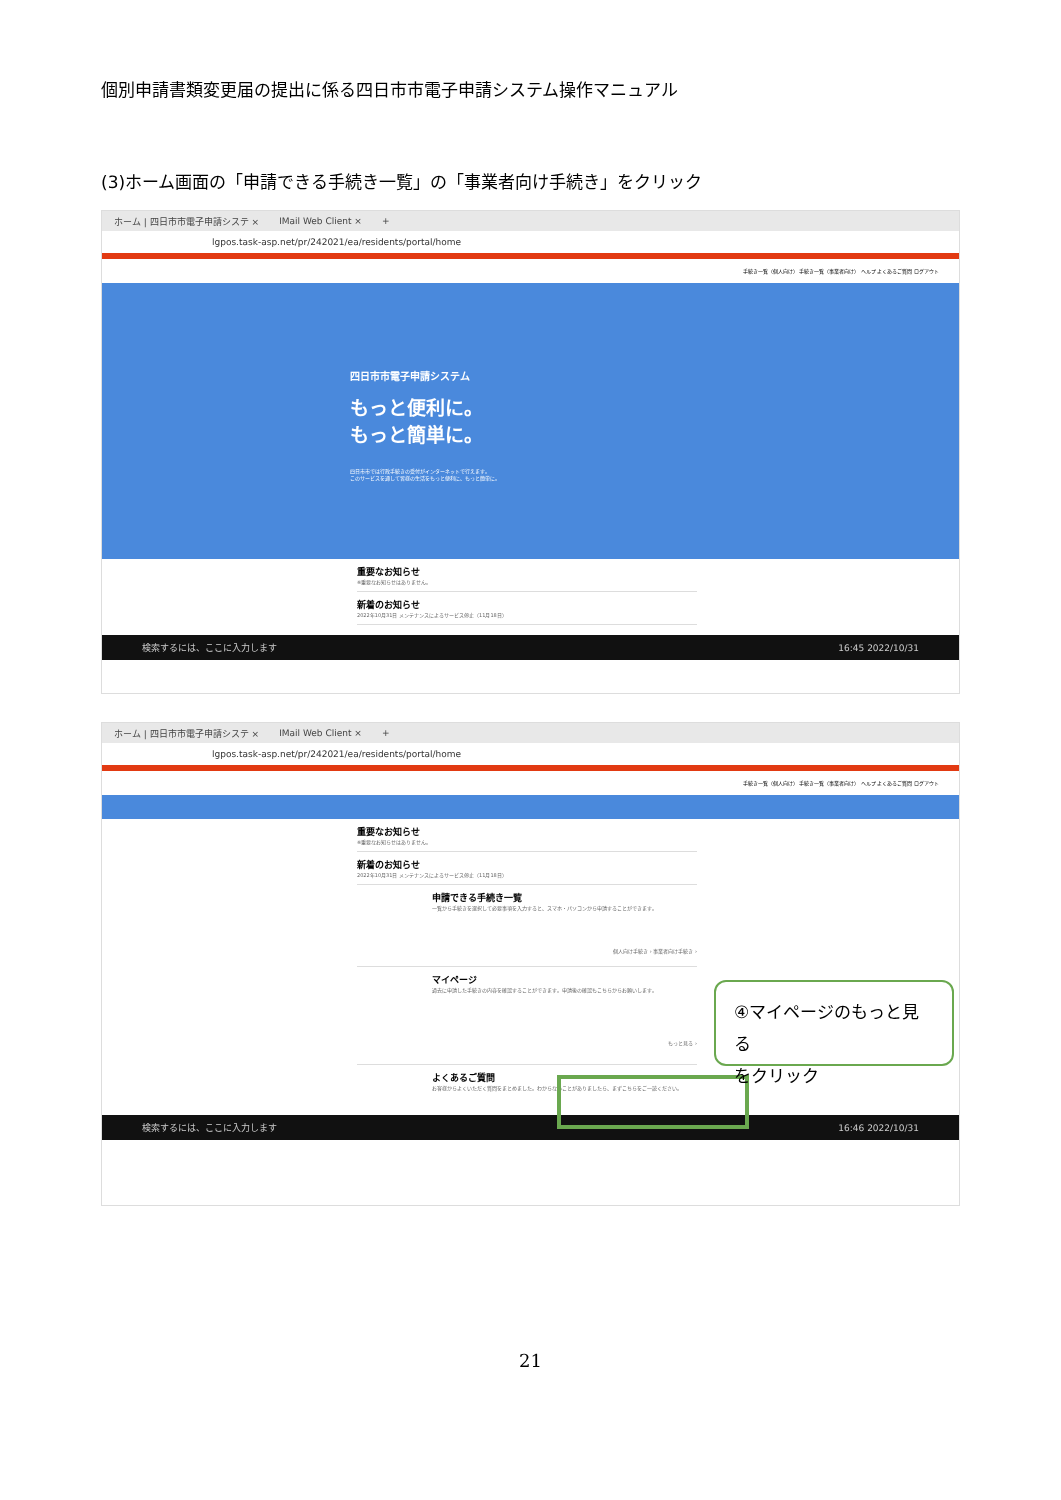個別申請書類変更届の提出に係る四日市市電子申請システム操作マニュアル
(3)ホーム画面の「申請できる手続き一覧」の「事業者向け手続き」をクリック
ホーム | 四日市市電子申請システ × IMail Web Client × +
lgpos.task-asp.net/pr/242021/ea/residents/portal/home
手続き一覧（個人向け） 手続き一覧（事業者向け） ヘルプ よくあるご質問 ログアウト
四日市市電子申請システム
もっと便利に。
もっと簡単に。
四日市市では行政手続きの受付がインターネットで行えます。
このサービスを通して皆様の生活をもっと便利に、もっと簡単に。
重要なお知らせ
※重要なお知らせはありません。
新着のお知らせ
2022年10月31日 メンテナンスによるサービス停止（11月18日）
検索するには、ここに入力します 16:45 2022/10/31
ホーム | 四日市市電子申請システ × IMail Web Client × +
lgpos.task-asp.net/pr/242021/ea/residents/portal/home
手続き一覧（個人向け） 手続き一覧（事業者向け） ヘルプ よくあるご質問 ログアウト
重要なお知らせ
※重要なお知らせはありません。
新着のお知らせ
2022年10月31日 メンテナンスによるサービス停止（11月18日）
申請できる手続き一覧
一覧から手続きを選択して必要事項を入力すると、スマホ・パソコンから申請することができます。
個人向け手続き › 事業者向け手続き ›
マイページ
過去に申請した手続きの内容を確認することができます。申請後の確認もこちらからお願いします。
もっと見る ›
よくあるご質問
お客様からよくいただく質問をまとめました。わからないことがありましたら、まずこちらをご一読ください。
検索するには、ここに入力します 16:46 2022/10/31
④マイページのもっと見る
をクリック
21